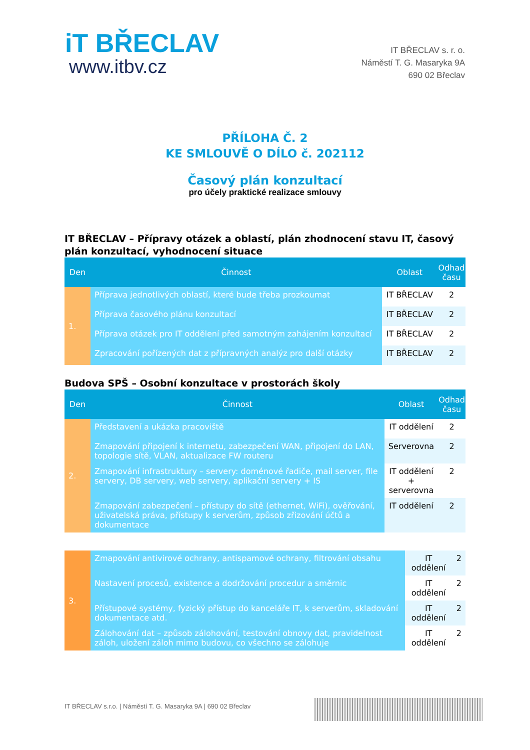iT BŘECLAV
www.itbv.cz
IT BŘECLAV s. r. o.
Náměstí T. G. Masaryka 9A
690 02 Břeclav
PŘÍLOHA Č. 2
KE SMLOUVĚ O DÍLO č. 202112
Časový plán konzultací
pro účely praktické realizace smlouvy
IT BŘECLAV – Přípravy otázek a oblastí, plán zhodnocení stavu IT, časový plán konzultací, vyhodnocení situace
| Den | Činnost | Oblast | Odhad času |
| --- | --- | --- | --- |
| 1. | Příprava jednotlivých oblastí, které bude třeba prozkoumat | IT BŘECLAV | 2 |
| | Příprava časového plánu konzultací | IT BŘECLAV | 2 |
| | Příprava otázek pro IT oddělení před samotným zahájením konzultací | IT BŘECLAV | 2 |
| | Zpracování pořízených dat z přípravných analýz pro další otázky | IT BŘECLAV | 2 |
Budova SPŠ – Osobní konzultace v prostorách školy
| Den | Činnost | Oblast | Odhad času |
| --- | --- | --- | --- |
| 2. | Představení a ukázka pracoviště | IT oddělení | 2 |
| | Zmapování připojení k internetu, zabezpečení WAN, připojení do LAN, topologie sítě, VLAN, aktualizace FW routeru | Serverovna | 2 |
| | Zmapování infrastruktury – servery: doménové řadiče, mail server, file servery, DB servery, web servery, aplikační servery + IS | IT oddělení + serverovna | 2 |
| | Zmapování zabezpečení – přístupy do sítě (ethernet, WiFi), ověřování, uživatelská práva, přístupy k serverům, způsob zřizování účtů a dokumentace | IT oddělení | 2 |
| 3. | Zmapování antivirové ochrany, antispamové ochrany, filtrování obsahu | IT oddělení | 2 |
| | Nastavení procesů, existence a dodržování procedur a směrnic | IT oddělení | 2 |
| | Přístupové systémy, fyzický přístup do kanceláře IT, k serverům, skladování dokumentace atd. | IT oddělení | 2 |
| | Zálohování dat – způsob zálohování, testování obnovy dat, pravidelnost záloh, uložení záloh mimo budovu, co všechno se zálohuje | IT oddělení | 2 |
IT BŘECLAV s.r.o. | Náměstí T. G. Masaryka 9A | 690 02 Břeclav